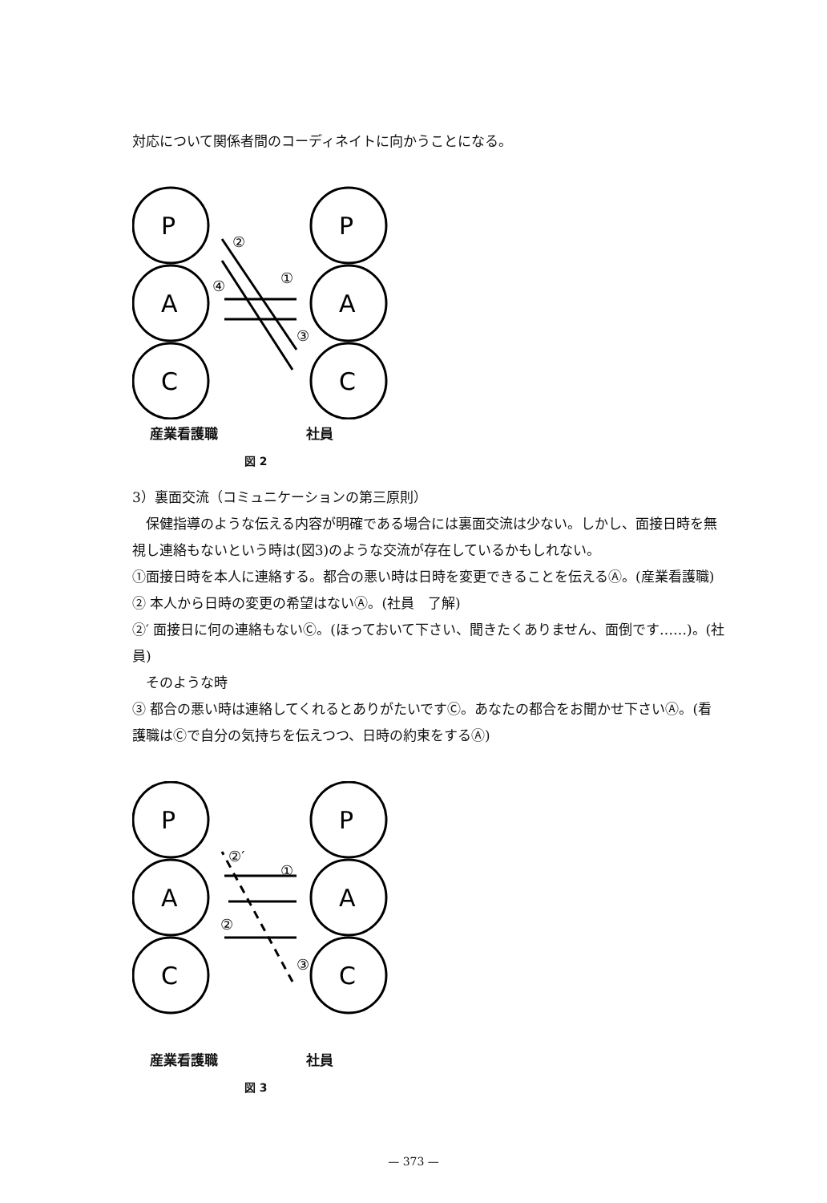対応について関係者間のコーディネイトに向かうことになる。
P
A
C
P
A
C
②
①
④
③
産業看護職 社員
図 2
3）裏面交流（コミュニケーションの第三原則）
　保健指導のような伝える内容が明確である場合には裏面交流は少ない。しかし、面接日時を無視し連絡もないという時は(図3)のような交流が存在しているかもしれない。
①面接日時を本人に連絡する。都合の悪い時は日時を変更できることを伝えるⒶ。(産業看護職)
② 本人から日時の変更の希望はないⒶ。(社員　了解)
②′ 面接日に何の連絡もないⒸ。(ほっておいて下さい、聞きたくありません、面倒です……)。(社員)
　そのような時
③ 都合の悪い時は連絡してくれるとありがたいですⒸ。あなたの都合をお聞かせ下さいⒶ。(看護職はⒸで自分の気持ちを伝えつつ、日時の約束をするⒶ)
P
A
C
P
A
C
②′
①
②
③
産業看護職 社員
図 3
— 373 —